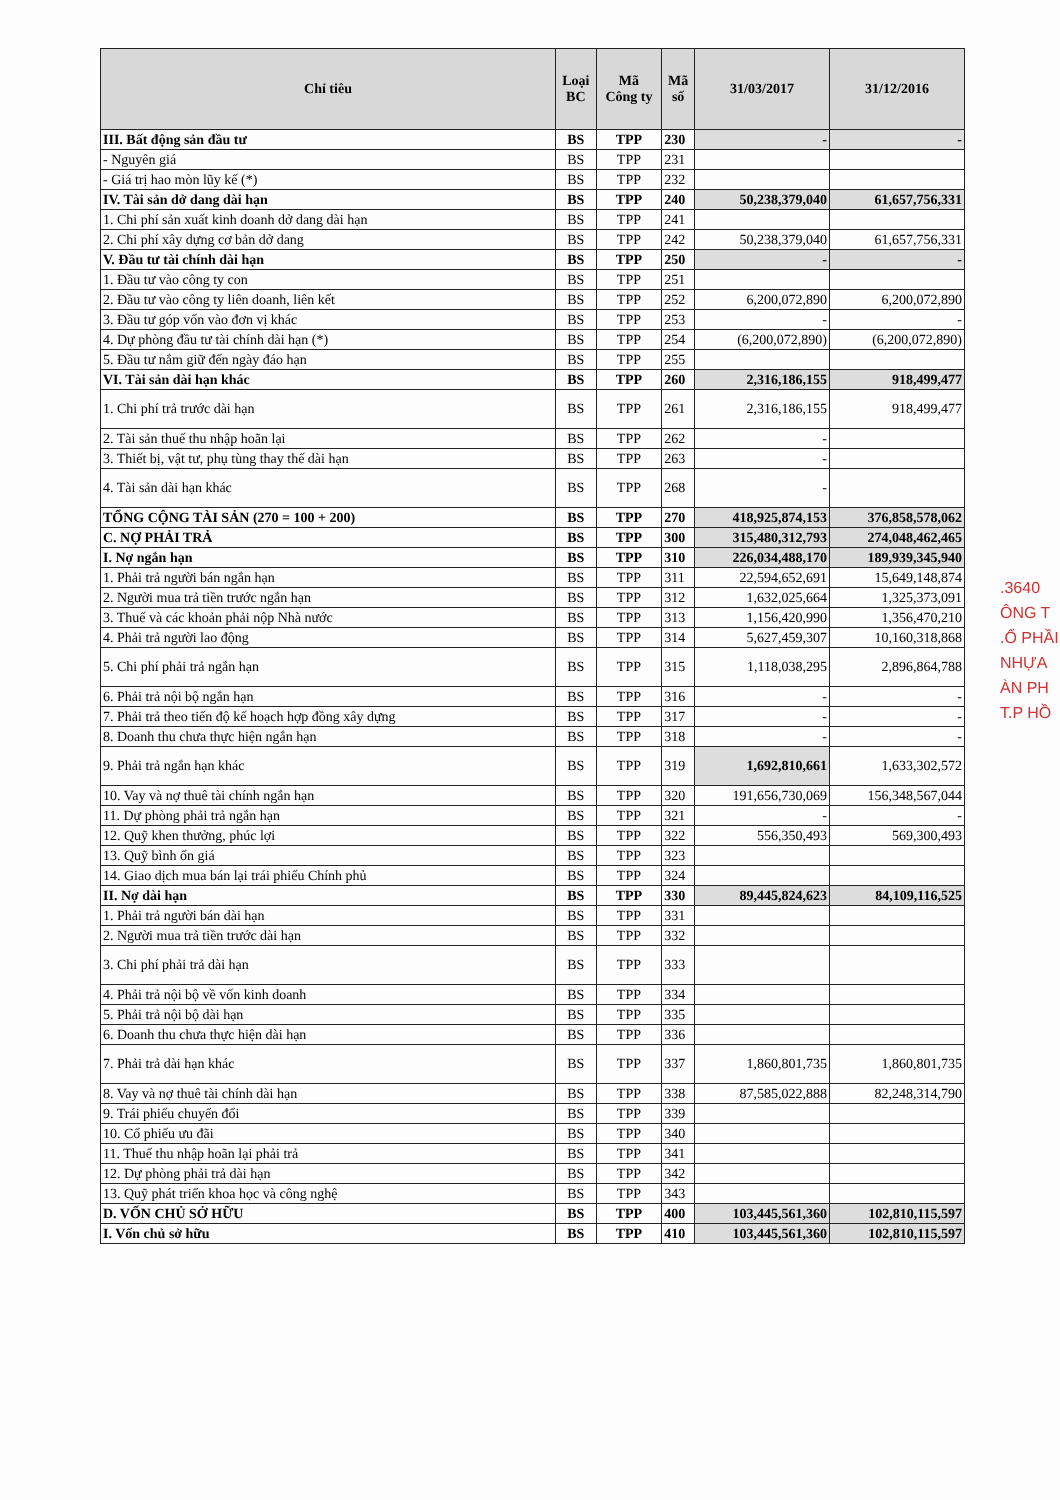| Chỉ tiêu | Loại BC | Mã Công ty | Mã số | 31/03/2017 | 31/12/2016 |
| --- | --- | --- | --- | --- | --- |
| III. Bất động sản đầu tư | BS | TPP | 230 | - | - |
| - Nguyên giá | BS | TPP | 231 | | |
| - Giá trị hao mòn lũy kế (*) | BS | TPP | 232 | | |
| IV. Tài sản dở dang dài hạn | BS | TPP | 240 | 50,238,379,040 | 61,657,756,331 |
| 1. Chi phí sản xuất kinh doanh dở dang dài hạn | BS | TPP | 241 | | |
| 2. Chi phí xây dựng cơ bản dở dang | BS | TPP | 242 | 50,238,379,040 | 61,657,756,331 |
| V. Đầu tư tài chính dài hạn | BS | TPP | 250 | - | - |
| 1. Đầu tư vào công ty con | BS | TPP | 251 | | |
| 2. Đầu tư vào công ty liên doanh, liên kết | BS | TPP | 252 | 6,200,072,890 | 6,200,072,890 |
| 3. Đầu tư góp vốn vào đơn vị khác | BS | TPP | 253 | - | - |
| 4. Dự phòng đầu tư tài chính dài hạn (*) | BS | TPP | 254 | (6,200,072,890) | (6,200,072,890) |
| 5. Đầu tư nắm giữ đến ngày đáo hạn | BS | TPP | 255 | | |
| VI. Tài sản dài hạn khác | BS | TPP | 260 | 2,316,186,155 | 918,499,477 |
| 1. Chi phí trả trước dài hạn | BS | TPP | 261 | 2,316,186,155 | 918,499,477 |
| 2. Tài sản thuế thu nhập hoãn lại | BS | TPP | 262 | - | |
| 3. Thiết bị, vật tư, phụ tùng thay thế dài hạn | BS | TPP | 263 | - | |
| 4. Tài sản dài hạn khác | BS | TPP | 268 | - | |
| TỔNG CỘNG TÀI SẢN (270 = 100 + 200) | BS | TPP | 270 | 418,925,874,153 | 376,858,578,062 |
| C. NỢ PHẢI TRẢ | BS | TPP | 300 | 315,480,312,793 | 274,048,462,465 |
| I. Nợ ngắn hạn | BS | TPP | 310 | 226,034,488,170 | 189,939,345,940 |
| 1. Phải trả người bán ngắn hạn | BS | TPP | 311 | 22,594,652,691 | 15,649,148,874 |
| 2. Người mua trả tiền trước ngắn hạn | BS | TPP | 312 | 1,632,025,664 | 1,325,373,091 |
| 3. Thuế và các khoản phải nộp Nhà nước | BS | TPP | 313 | 1,156,420,990 | 1,356,470,210 |
| 4. Phải trả người lao động | BS | TPP | 314 | 5,627,459,307 | 10,160,318,868 |
| 5. Chi phí phải trả ngắn hạn | BS | TPP | 315 | 1,118,038,295 | 2,896,864,788 |
| 6. Phải trả nội bộ ngắn hạn | BS | TPP | 316 | - | - |
| 7. Phải trả theo tiến độ kế hoạch hợp đồng xây dựng | BS | TPP | 317 | - | - |
| 8. Doanh thu chưa thực hiện ngắn hạn | BS | TPP | 318 | - | - |
| 9. Phải trả ngắn hạn khác | BS | TPP | 319 | 1,692,810,661 | 1,633,302,572 |
| 10. Vay và nợ thuê tài chính ngắn hạn | BS | TPP | 320 | 191,656,730,069 | 156,348,567,044 |
| 11. Dự phòng phải trả ngắn hạn | BS | TPP | 321 | - | - |
| 12. Quỹ khen thưởng, phúc lợi | BS | TPP | 322 | 556,350,493 | 569,300,493 |
| 13. Quỹ bình ổn giá | BS | TPP | 323 | | |
| 14. Giao dịch mua bán lại trái phiếu Chính phủ | BS | TPP | 324 | | |
| II. Nợ dài hạn | BS | TPP | 330 | 89,445,824,623 | 84,109,116,525 |
| 1. Phải trả người bán dài hạn | BS | TPP | 331 | | |
| 2. Người mua trả tiền trước dài hạn | BS | TPP | 332 | | |
| 3. Chi phí phải trả dài hạn | BS | TPP | 333 | | |
| 4. Phải trả nội bộ về vốn kinh doanh | BS | TPP | 334 | | |
| 5. Phải trả nội bộ dài hạn | BS | TPP | 335 | | |
| 6. Doanh thu chưa thực hiện dài hạn | BS | TPP | 336 | | |
| 7. Phải trả dài hạn khác | BS | TPP | 337 | 1,860,801,735 | 1,860,801,735 |
| 8. Vay và nợ thuê tài chính dài hạn | BS | TPP | 338 | 87,585,022,888 | 82,248,314,790 |
| 9. Trái phiếu chuyển đổi | BS | TPP | 339 | | |
| 10. Cổ phiếu ưu đãi | BS | TPP | 340 | | |
| 11. Thuế thu nhập hoãn lại phải trả | BS | TPP | 341 | | |
| 12. Dự phòng phải trả dài hạn | BS | TPP | 342 | | |
| 13. Quỹ phát triển khoa học và công nghệ | BS | TPP | 343 | | |
| D. VỐN CHỦ SỞ HỮU | BS | TPP | 400 | 103,445,561,360 | 102,810,115,597 |
| I. Vốn chủ sở hữu | BS | TPP | 410 | 103,445,561,360 | 102,810,115,597 |
.3640
ÔNG T
.Ổ PHẦI
NHỰA
ÀN PH
T.P HỒ